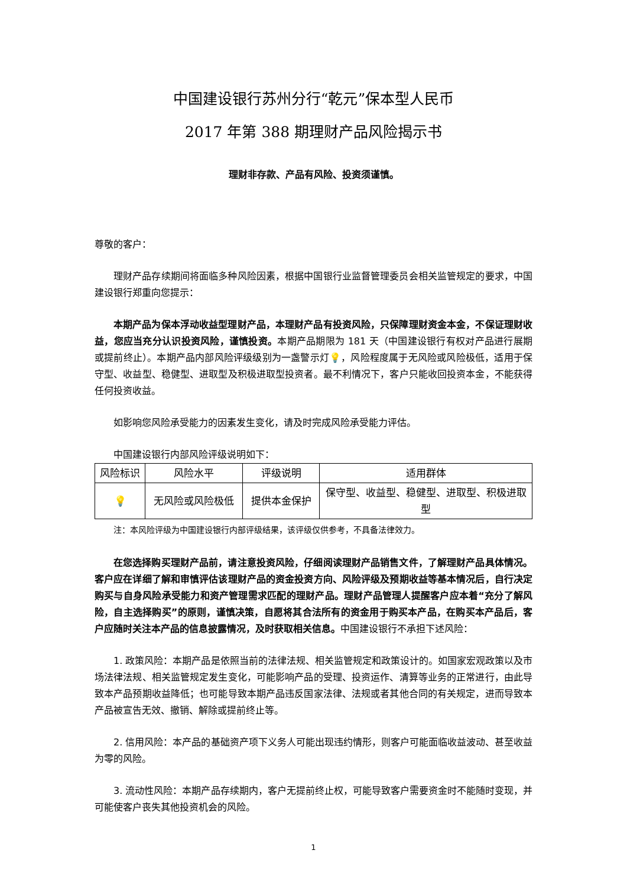中国建设银行苏州分行“乾元”保本型人民币
2017 年第 388 期理财产品风险揭示书
理财非存款、产品有风险、投资须谨慎。
尊敬的客户：
理财产品存续期间将面临多种风险因素，根据中国银行业监督管理委员会相关监管规定的要求，中国建设银行郑重向您提示：
本期产品为保本浮动收益型理财产品，本理财产品有投资风险，只保障理财资金本金，不保证理财收益，您应当充分认识投资风险，谨慎投资。本期产品期限为 181 天（中国建设银行有权对产品进行展期或提前终止）。本期产品内部风险评级级别为一盏警示灯💡，风险程度属于无风险或风险极低，适用于保守型、收益型、稳健型、进取型及积极进取型投资者。最不利情况下，客户只能收回投资本金，不能获得任何投资收益。
如影响您风险承受能力的因素发生变化，请及时完成风险承受能力评估。
中国建设银行内部风险评级说明如下：
| 风险标识 | 风险水平 | 评级说明 | 适用群体 |
| --- | --- | --- | --- |
| 💡 | 无风险或风险极低 | 提供本金保护 | 保守型、收益型、稳健型、进取型、积极进取型 |
注：本风险评级为中国建设银行内部评级结果，该评级仅供参考，不具备法律效力。
在您选择购买理财产品前，请注意投资风险，仔细阅读理财产品销售文件，了解理财产品具体情况。客户应在详细了解和审慎评估该理财产品的资金投资方向、风险评级及预期收益等基本情况后，自行决定购买与自身风险承受能力和资产管理需求匹配的理财产品。理财产品管理人提醒客户应本着“充分了解风险，自主选择购买”的原则，谨慎决策，自愿将其合法所有的资金用于购买本产品，在购买本产品后，客户应随时关注本产品的信息披露情况，及时获取相关信息。中国建设银行不承担下述风险：
1. 政策风险：本期产品是依照当前的法律法规、相关监管规定和政策设计的。如国家宏观政策以及市场法律法规、相关监管规定发生变化，可能影响产品的受理、投资运作、清算等业务的正常进行，由此导致本产品预期收益降低；也可能导致本期产品违反国家法律、法规或者其他合同的有关规定，进而导致本产品被宣告无效、撤销、解除或提前终止等。
2. 信用风险：本产品的基础资产项下义务人可能出现违约情形，则客户可能面临收益波动、甚至收益为零的风险。
3. 流动性风险：本期产品存续期内，客户无提前终止权，可能导致客户需要资金时不能随时变现，并可能使客户丧失其他投资机会的风险。
1